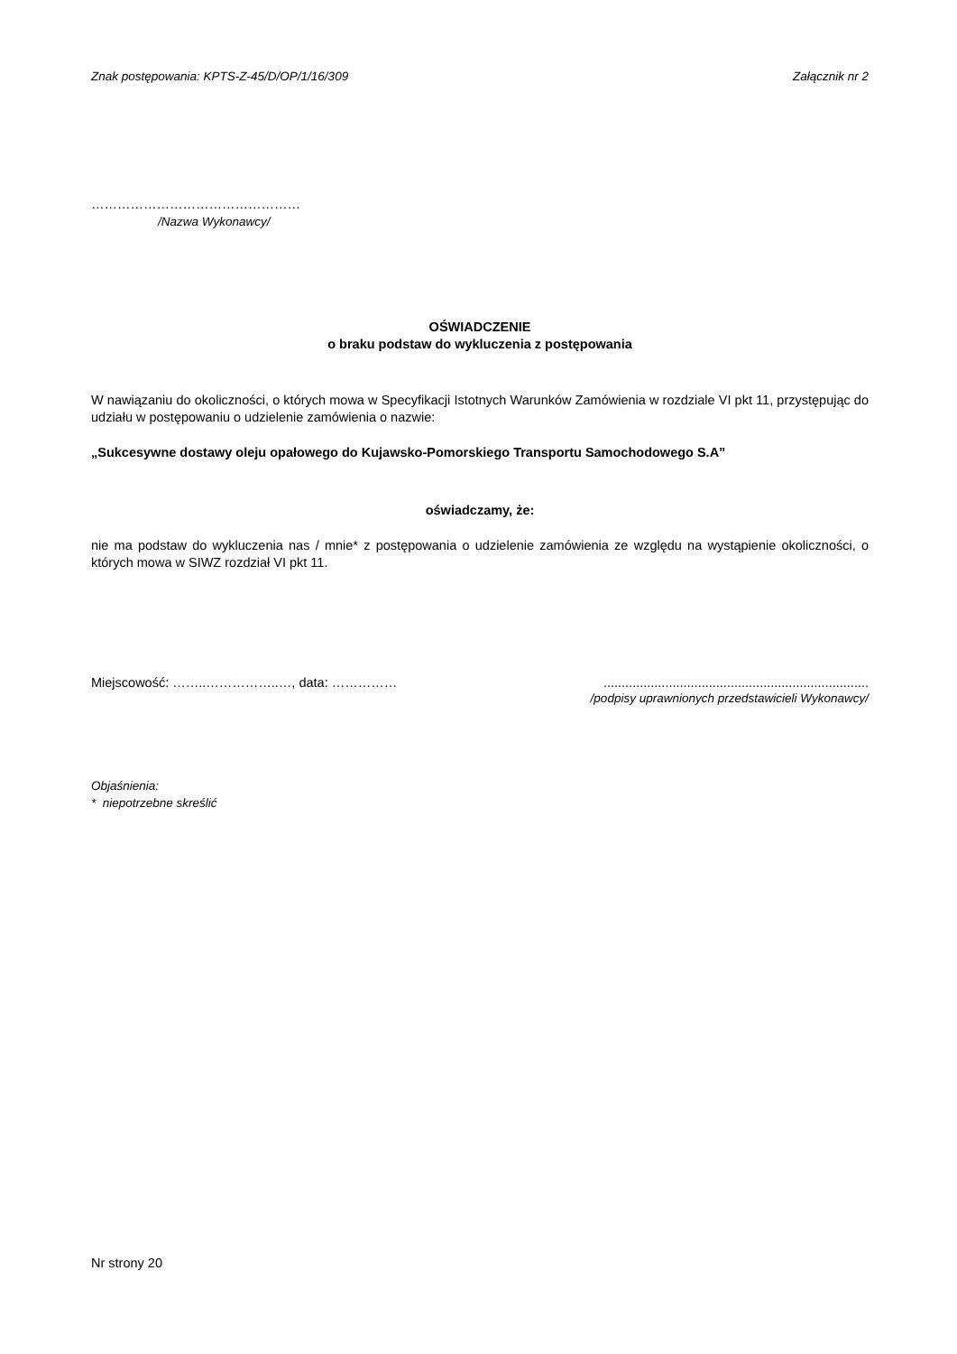Znak postępowania: KPTS-Z-45/D/OP/1/16/309 Załącznik nr 2
…………………………………………
/Nazwa Wykonawcy/
OŚWIADCZENIE
o braku podstaw do wykluczenia z postępowania
W nawiązaniu do okoliczności, o których mowa w Specyfikacji Istotnych Warunków Zamówienia w rozdziale VI pkt 11, przystępując do udziału w postępowaniu o udzielenie zamówienia o nazwie:
„Sukcesywne dostawy oleju opałowego do Kujawsko-Pomorskiego Transportu Samochodowego S.A”
oświadczamy, że:
nie ma podstaw do wykluczenia nas / mnie* z postępowania o udzielenie zamówienia ze względu na wystąpienie okoliczności, o których mowa w SIWZ rozdział VI pkt 11.
Miejscowość: ……..……………..…, data: …………… .........................................................................
/podpisy uprawnionych przedstawicieli Wykonawcy/
Objaśnienia:
* niepotrzebne skreślić
Nr strony 20